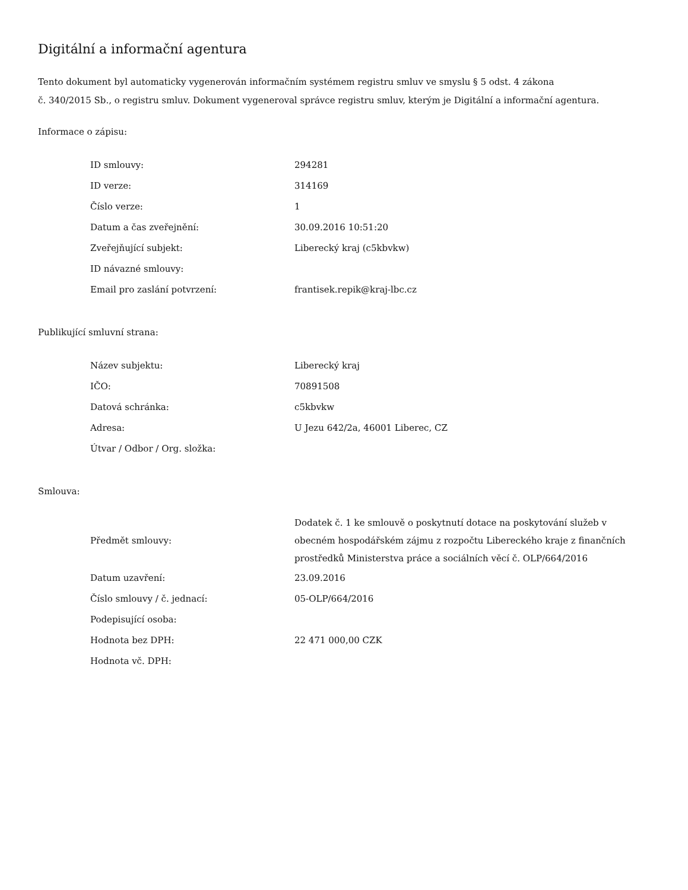Digitální a informační agentura
Tento dokument byl automaticky vygenerován informačním systémem registru smluv ve smyslu § 5 odst. 4 zákona
č. 340/2015 Sb., o registru smluv. Dokument vygeneroval správce registru smluv, kterým je Digitální a informační agentura.
Informace o zápisu:
| ID smlouvy: | 294281 |
| ID verze: | 314169 |
| Číslo verze: | 1 |
| Datum a čas zveřejnění: | 30.09.2016 10:51:20 |
| Zveřejňující subjekt: | Liberecký kraj (c5kbvkw) |
| ID návazné smlouvy: | |
| Email pro zaslání potvrzení: | frantisek.repik@kraj-lbc.cz |
Publikující smluvní strana:
| Název subjektu: | Liberecký kraj |
| IČO: | 70891508 |
| Datová schránka: | c5kbvkw |
| Adresa: | U Jezu 642/2a, 46001 Liberec, CZ |
| Útvar / Odbor / Org. složka: | |
Smlouva:
| Předmět smlouvy: | Dodatek č. 1 ke smlouvě o poskytnutí dotace na poskytování služeb v obecném hospodářském zájmu z rozpočtu Libereckého kraje z finančních prostředků Ministerstva práce a sociálních věcí č. OLP/664/2016 |
| Datum uzavření: | 23.09.2016 |
| Číslo smlouvy / č. jednací: | 05-OLP/664/2016 |
| Podepisující osoba: | |
| Hodnota bez DPH: | 22 471 000,00 CZK |
| Hodnota vč. DPH: | |